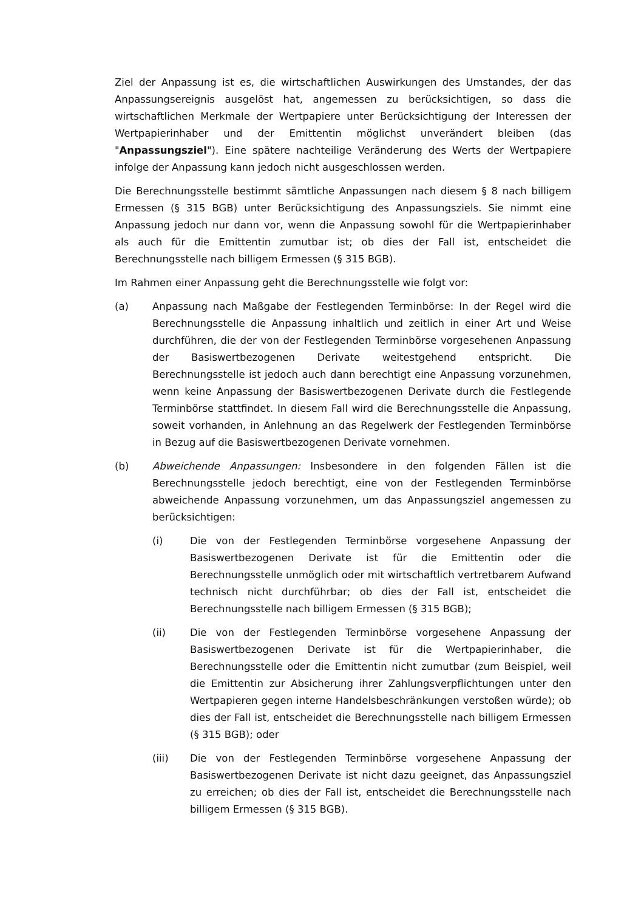Ziel der Anpassung ist es, die wirtschaftlichen Auswirkungen des Umstandes, der das Anpassungsereignis ausgelöst hat, angemessen zu berücksichtigen, so dass die wirtschaftlichen Merkmale der Wertpapiere unter Berücksichtigung der Interessen der Wertpapierinhaber und der Emittentin möglichst unverändert bleiben (das "Anpassungsziel"). Eine spätere nachteilige Veränderung des Werts der Wertpapiere infolge der Anpassung kann jedoch nicht ausgeschlossen werden.
Die Berechnungsstelle bestimmt sämtliche Anpassungen nach diesem § 8 nach billigem Ermessen (§ 315 BGB) unter Berücksichtigung des Anpassungsziels. Sie nimmt eine Anpassung jedoch nur dann vor, wenn die Anpassung sowohl für die Wertpapierinhaber als auch für die Emittentin zumutbar ist; ob dies der Fall ist, entscheidet die Berechnungsstelle nach billigem Ermessen (§ 315 BGB).
Im Rahmen einer Anpassung geht die Berechnungsstelle wie folgt vor:
(a) Anpassung nach Maßgabe der Festlegenden Terminbörse: In der Regel wird die Berechnungsstelle die Anpassung inhaltlich und zeitlich in einer Art und Weise durchführen, die der von der Festlegenden Terminbörse vorgesehenen Anpassung der Basiswertbezogenen Derivate weitestgehend entspricht. Die Berechnungsstelle ist jedoch auch dann berechtigt eine Anpassung vorzunehmen, wenn keine Anpassung der Basiswertbezogenen Derivate durch die Festlegende Terminbörse stattfindet. In diesem Fall wird die Berechnungsstelle die Anpassung, soweit vorhanden, in Anlehnung an das Regelwerk der Festlegenden Terminbörse in Bezug auf die Basiswertbezogenen Derivate vornehmen.
(b) Abweichende Anpassungen: Insbesondere in den folgenden Fällen ist die Berechnungsstelle jedoch berechtigt, eine von der Festlegenden Terminbörse abweichende Anpassung vorzunehmen, um das Anpassungsziel angemessen zu berücksichtigen:
(i) Die von der Festlegenden Terminbörse vorgesehene Anpassung der Basiswertbezogenen Derivate ist für die Emittentin oder die Berechnungsstelle unmöglich oder mit wirtschaftlich vertretbarem Aufwand technisch nicht durchführbar; ob dies der Fall ist, entscheidet die Berechnungsstelle nach billigem Ermessen (§ 315 BGB);
(ii) Die von der Festlegenden Terminbörse vorgesehene Anpassung der Basiswertbezogenen Derivate ist für die Wertpapierinhaber, die Berechnungsstelle oder die Emittentin nicht zumutbar (zum Beispiel, weil die Emittentin zur Absicherung ihrer Zahlungsverpflichtungen unter den Wertpapieren gegen interne Handelsbeschränkungen verstoßen würde); ob dies der Fall ist, entscheidet die Berechnungsstelle nach billigem Ermessen (§ 315 BGB); oder
(iii) Die von der Festlegenden Terminbörse vorgesehene Anpassung der Basiswertbezogenen Derivate ist nicht dazu geeignet, das Anpassungsziel zu erreichen; ob dies der Fall ist, entscheidet die Berechnungsstelle nach billigem Ermessen (§ 315 BGB).